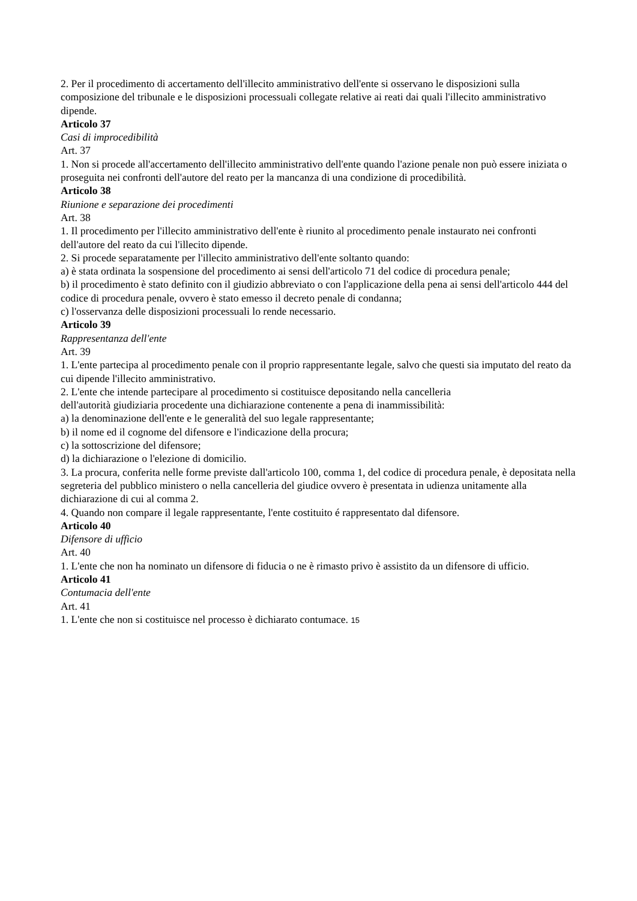2. Per il procedimento di accertamento dell'illecito amministrativo dell'ente si osservano le disposizioni sulla composizione del tribunale e le disposizioni processuali collegate relative ai reati dai quali l'illecito amministrativo dipende.
Articolo 37
Casi di improcedibilità
Art. 37
1. Non si procede all'accertamento dell'illecito amministrativo dell'ente quando l'azione penale non può essere iniziata o proseguita nei confronti dell'autore del reato per la mancanza di una condizione di procedibilità.
Articolo 38
Riunione e separazione dei procedimenti
Art. 38
1. Il procedimento per l'illecito amministrativo dell'ente è riunito al procedimento penale instaurato nei confronti dell'autore del reato da cui l'illecito dipende.
2. Si procede separatamente per l'illecito amministrativo dell'ente soltanto quando:
a) è stata ordinata la sospensione del procedimento ai sensi dell'articolo 71 del codice di procedura penale;
b) il procedimento è stato definito con il giudizio abbreviato o con l'applicazione della pena ai sensi dell'articolo 444 del codice di procedura penale, ovvero è stato emesso il decreto penale di condanna;
c) l'osservanza delle disposizioni processuali lo rende necessario.
Articolo 39
Rappresentanza dell'ente
Art. 39
1. L'ente partecipa al procedimento penale con il proprio rappresentante legale, salvo che questi sia imputato del reato da cui dipende l'illecito amministrativo.
2. L'ente che intende partecipare al procedimento si costituisce depositando nella cancelleria
dell'autorità giudiziaria procedente una dichiarazione contenente a pena di inammissibilità:
a) la denominazione dell'ente e le generalità del suo legale rappresentante;
b) il nome ed il cognome del difensore e l'indicazione della procura;
c) la sottoscrizione del difensore;
d) la dichiarazione o l'elezione di domicilio.
3. La procura, conferita nelle forme previste dall'articolo 100, comma 1, del codice di procedura penale, è depositata nella segreteria del pubblico ministero o nella cancelleria del giudice ovvero è presentata in udienza unitamente alla dichiarazione di cui al comma 2.
4. Quando non compare il legale rappresentante, l'ente costituito é rappresentato dal difensore.
Articolo 40
Difensore di ufficio
Art. 40
1. L'ente che non ha nominato un difensore di fiducia o ne è rimasto privo è assistito da un difensore di ufficio.
Articolo 41
Contumacia dell'ente
Art. 41
1. L'ente che non si costituisce nel processo è dichiarato contumace. 15